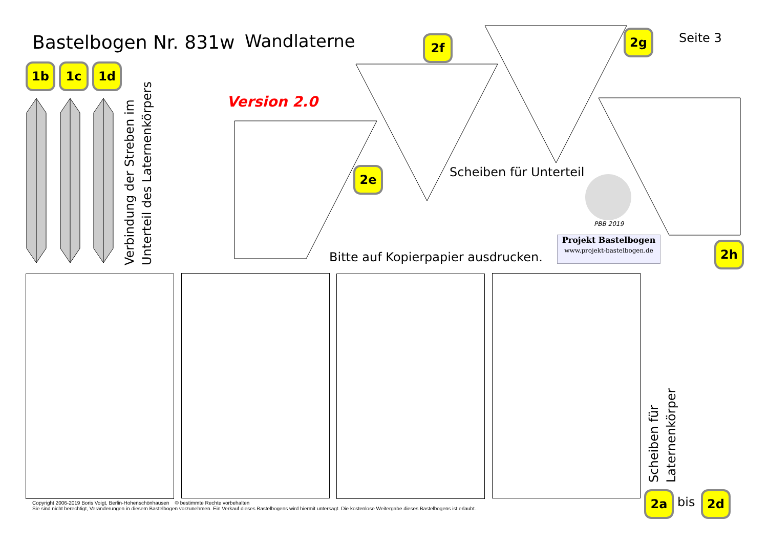Bastelbogen Nr. 831w Wandlaterne Seite 3
Version 2.0
1b 1c 1d
2f 2g
2e
2h
Verbindung der Streben im
Unterteil des Laternenkörpers
Scheiben für Unterteil
PBB 2019
Projekt Bastelbogen
www.projekt-bastelbogen.de
Bitte auf Kopierpapier ausdrucken.
Scheiben für
Laternenkörper
2a bis 2d
Copyright 2006-2019 Boris Voigt, Berlin-Hohenschönhausen © bestimmte Rechte vorbehalten
Sie sind nicht berechtigt, Veränderungen in diesem Bastelbogen vorzunehmen. Ein Verkauf dieses Bastelbogens wird hiermit untersagt. Die kostenlose Weitergabe dieses Bastelbogens ist erlaubt.